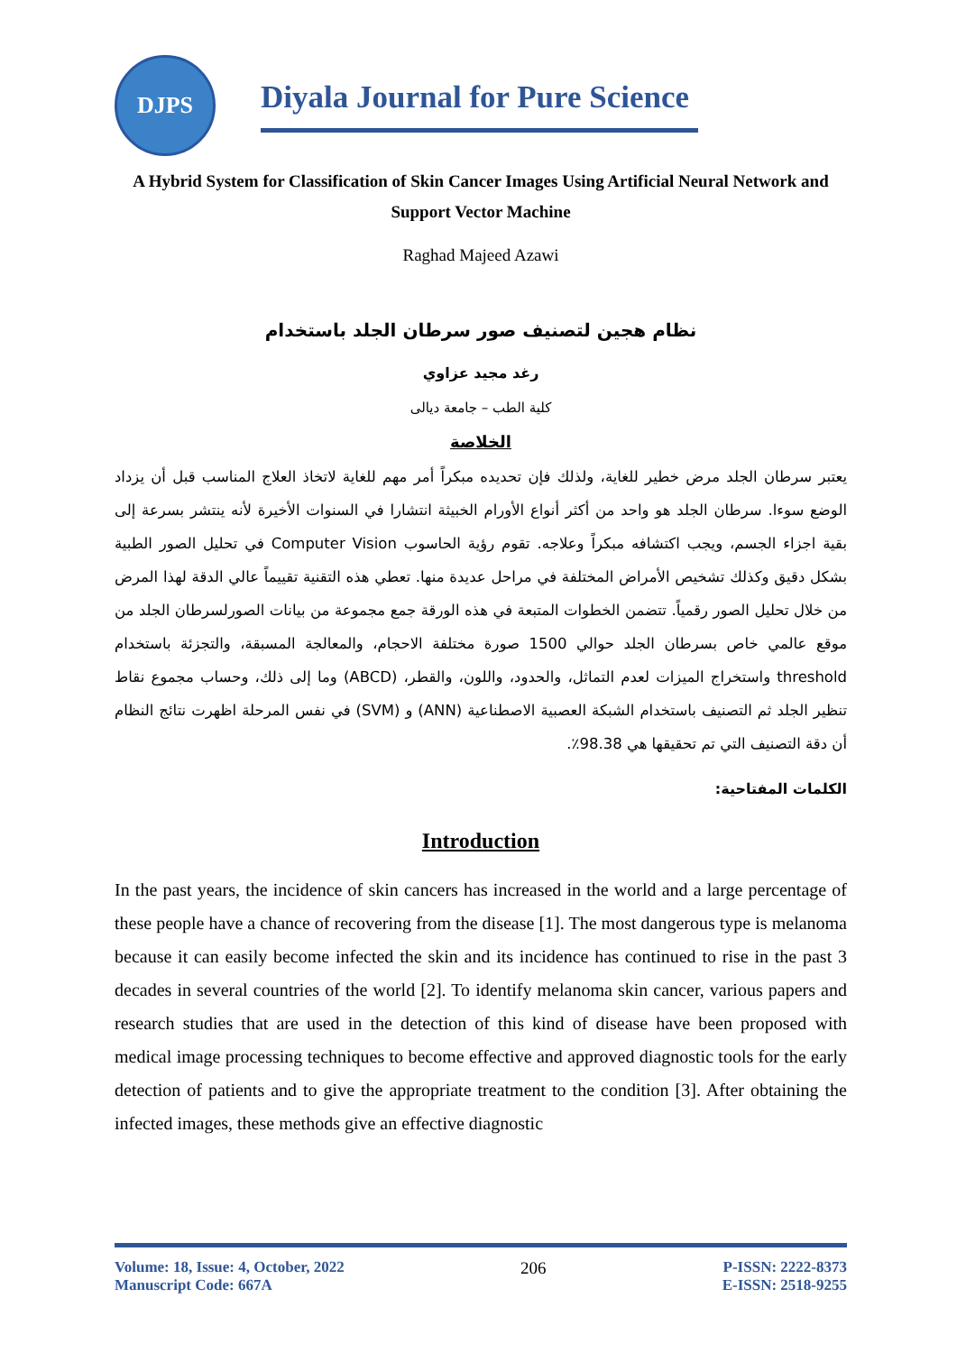DJPS
Diyala Journal for Pure Science
A Hybrid System for Classification of Skin Cancer Images Using Artificial Neural Network and Support Vector Machine
Raghad Majeed Azawi
نظام هجين لتصنيف صور سرطان الجلد باستخدام
رغد مجيد عزاوي
كلية الطب – جامعة ديالى
الخلاصة
يعتبر سرطان الجلد مرض خطير للغاية، ولذلك فإن تحديده مبكراً أمر مهم للغاية لاتخاذ العلاج المناسب قبل أن يزداد الوضع سوءا. سرطان الجلد هو واحد من أكثر أنواع الأورام الخبيثة انتشارا في السنوات الأخيرة لأنه ينتشر بسرعة إلى بقية اجزاء الجسم، ويجب اكتشافه مبكراً وعلاجه. تقوم رؤية الحاسوب Computer Vision في تحليل الصور الطبية بشكل دقيق وكذلك تشخيص الأمراض المختلفة في مراحل عديدة منها. تعطي هذه التقنية تقييماً عالي الدقة لهذا المرض من خلال تحليل الصور رقمياً. تتضمن الخطوات المتبعة في هذه الورقة جمع مجموعة من بيانات الصورلسرطان الجلد من موقع عالمي خاص بسرطان الجلد حوالي 1500 صورة مختلفة الاحجام، والمعالجة المسبقة، والتجزئة باستخدام threshold واستخراج الميزات لعدم التماثل، والحدود، واللون، والقطر، (ABCD) وما إلى ذلك، وحساب مجموع نقاط تنظير الجلد ثم التصنيف باستخدام الشبكة العصبية الاصطناعية (ANN) و (SVM) في نفس المرحلة اظهرت نتائج النظام أن دقة التصنيف التي تم تحقيقها هي 98.38٪.
الكلمات المفتاحية:
Introduction
In the past years, the incidence of skin cancers has increased in the world and a large percentage of these people have a chance of recovering from the disease [1]. The most dangerous type is melanoma because it can easily become infected the skin and its incidence has continued to rise in the past 3 decades in several countries of the world [2]. To identify melanoma skin cancer, various papers and research studies that are used in the detection of this kind of disease have been proposed with medical image processing techniques to become effective and approved diagnostic tools for the early detection of patients and to give the appropriate treatment to the condition [3]. After obtaining the infected images, these methods give an effective diagnostic
Volume: 18, Issue: 4, October, 2022
Manuscript Code: 667A
206 P-ISSN: 2222-8373
E-ISSN: 2518-9255